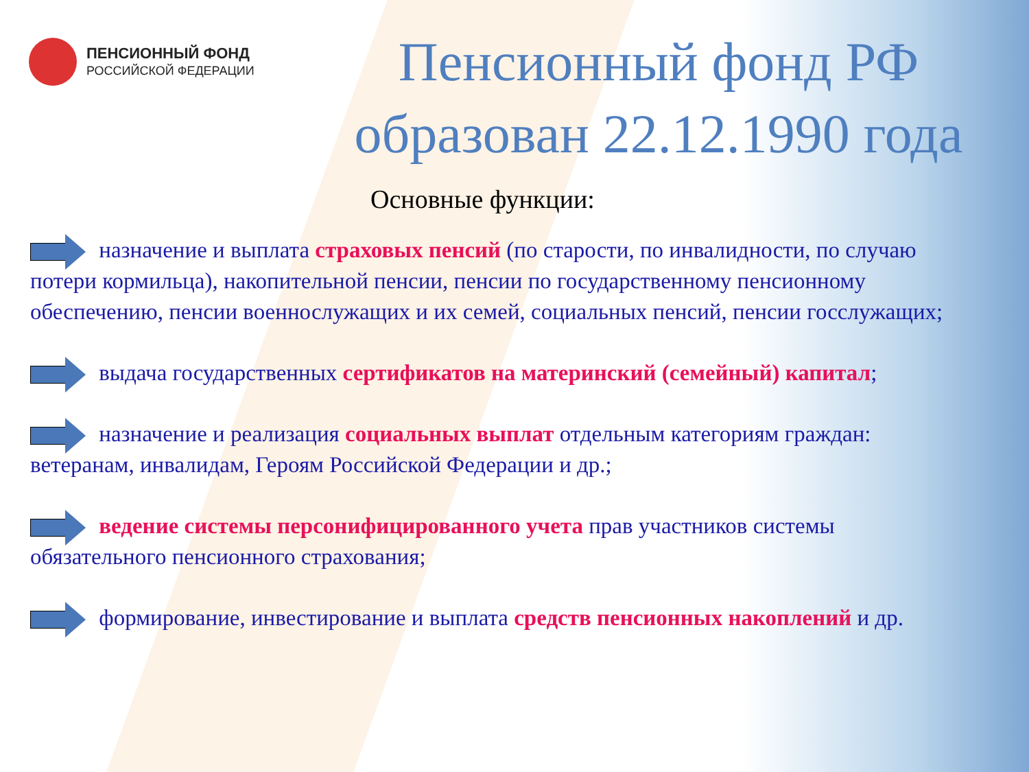ПЕНСИОННЫЙ ФОНД
РОССИЙСКОЙ ФЕДЕРАЦИИ
Пенсионный фонд РФ образован 22.12.1990 года
Основные функции:
назначение и выплата страховых пенсий (по старости, по инвалидности, по случаю потери кормильца), накопительной пенсии, пенсии по государственному пенсионному обеспечению, пенсии военнослужащих и их семей, социальных пенсий, пенсии госслужащих;
выдача государственных сертификатов на материнский (семейный) капитал;
назначение и реализация социальных выплат отдельным категориям граждан: ветеранам, инвалидам, Героям Российской Федерации и др.;
ведение системы персонифицированного учета прав участников системы обязательного пенсионного страхования;
формирование, инвестирование и выплата средств пенсионных накоплений и др.